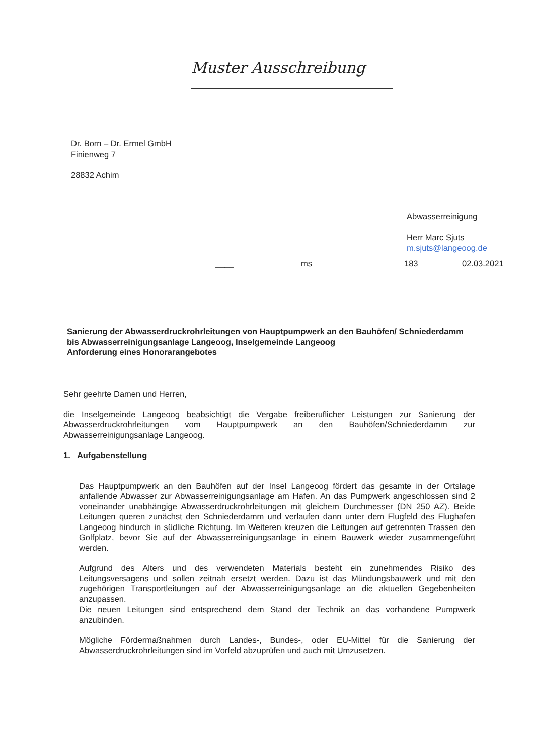Muster Ausschreibung
Dr. Born – Dr. Ermel GmbH
Finienweg 7
28832 Achim
Abwasserreinigung
Herr Marc Sjuts
m.sjuts@langeoog.de
____ ms 183 02.03.2021
Sanierung der Abwasserdruckrohrleitungen von Hauptpumpwerk an den Bauhöfen/ Schniederdamm bis Abwasserreinigungsanlage Langeoog, Inselgemeinde Langeoog
Anforderung eines Honorarangebotes
Sehr geehrte Damen und Herren,
die Inselgemeinde Langeoog beabsichtigt die Vergabe freiberuflicher Leistungen zur Sanierung der Abwasserdruckrohrleitungen vom Hauptpumpwerk an den Bauhöfen/Schniederdamm zur Abwasserreinigungsanlage Langeoog.
1. Aufgabenstellung
Das Hauptpumpwerk an den Bauhöfen auf der Insel Langeoog fördert das gesamte in der Ortslage anfallende Abwasser zur Abwasserreinigungsanlage am Hafen. An das Pumpwerk angeschlossen sind 2 voneinander unabhängige Abwasserdruckrohrleitungen mit gleichem Durchmesser (DN 250 AZ). Beide Leitungen queren zunächst den Schniederdamm und verlaufen dann unter dem Flugfeld des Flughafen Langeoog hindurch in südliche Richtung. Im Weiteren kreuzen die Leitungen auf getrennten Trassen den Golfplatz, bevor Sie auf der Abwasserreinigungsanlage in einem Bauwerk wieder zusammengeführt werden.
Aufgrund des Alters und des verwendeten Materials besteht ein zunehmendes Risiko des Leitungsversagens und sollen zeitnah ersetzt werden. Dazu ist das Mündungsbauwerk und mit den zugehörigen Transportleitungen auf der Abwasserreinigungsanlage an die aktuellen Gegebenheiten anzupassen.
Die neuen Leitungen sind entsprechend dem Stand der Technik an das vorhandene Pumpwerk anzubinden.
Mögliche Fördermaßnahmen durch Landes-, Bundes-, oder EU-Mittel für die Sanierung der Abwasserdruckrohrleitungen sind im Vorfeld abzuprüfen und auch mit Umzusetzen.